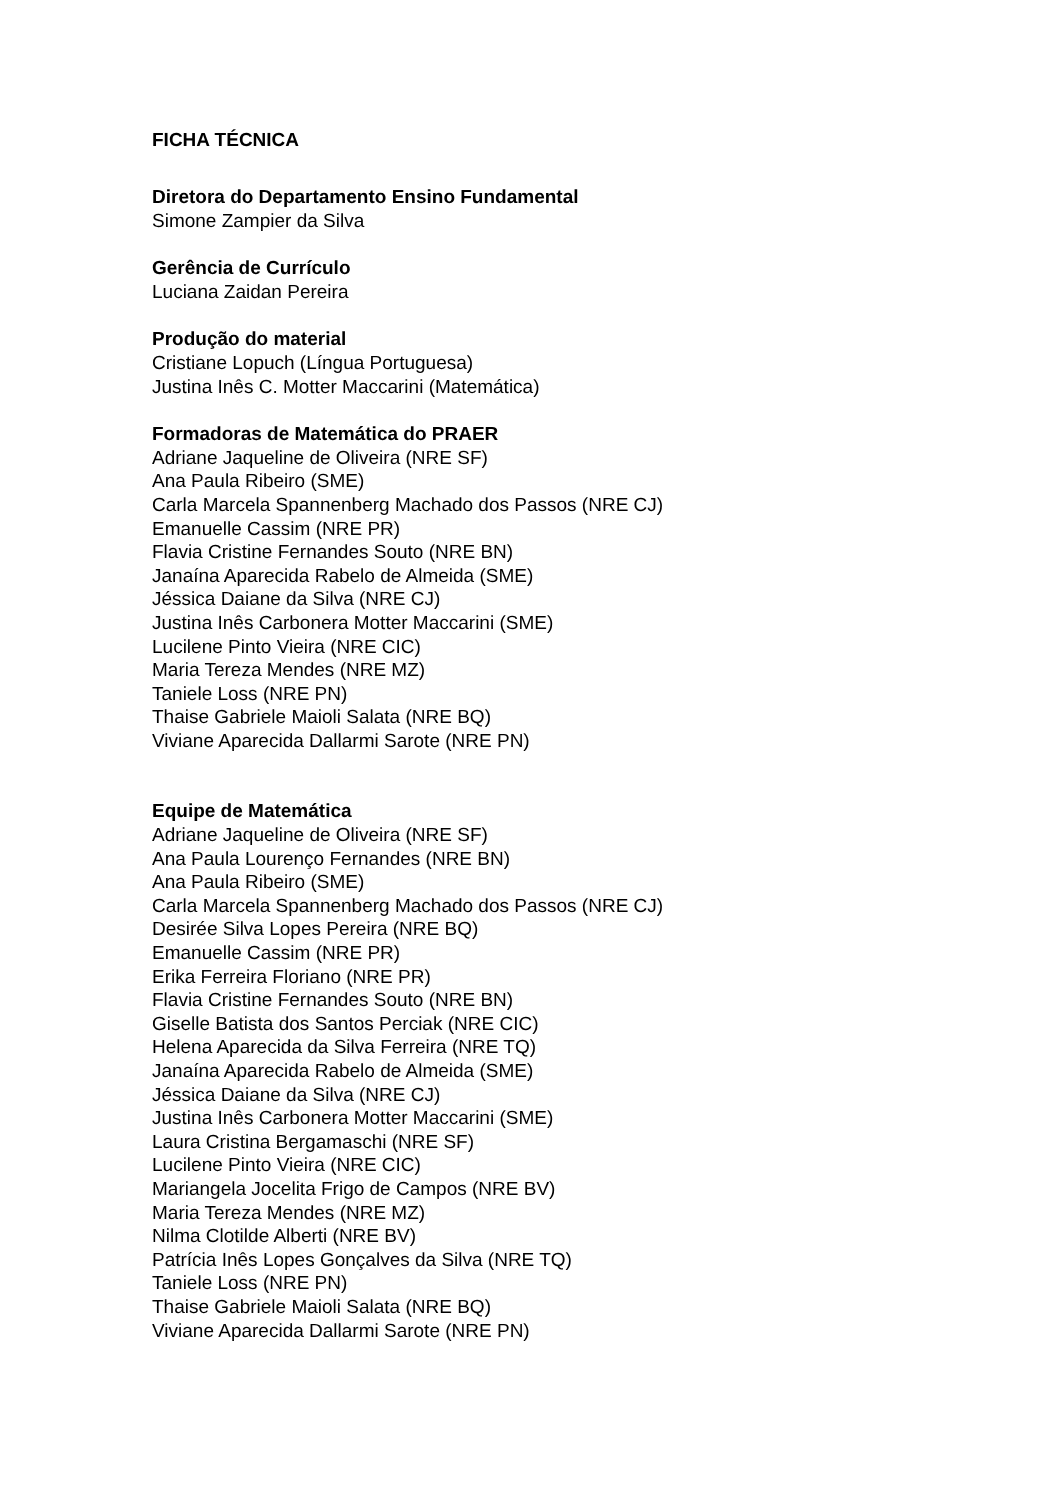FICHA TÉCNICA
Diretora do Departamento Ensino Fundamental
Simone Zampier da Silva
Gerência de Currículo
Luciana Zaidan Pereira
Produção do material
Cristiane Lopuch (Língua Portuguesa)
Justina Inês C. Motter Maccarini (Matemática)
Formadoras de Matemática do PRAER
Adriane Jaqueline de Oliveira (NRE SF)
Ana Paula Ribeiro (SME)
Carla Marcela Spannenberg Machado dos Passos (NRE CJ)
Emanuelle Cassim (NRE PR)
Flavia Cristine Fernandes Souto (NRE BN)
Janaína Aparecida Rabelo de Almeida (SME)
Jéssica Daiane da Silva (NRE CJ)
Justina Inês Carbonera Motter Maccarini (SME)
Lucilene Pinto Vieira (NRE CIC)
Maria Tereza Mendes (NRE MZ)
Taniele Loss (NRE PN)
Thaise Gabriele Maioli Salata (NRE BQ)
Viviane Aparecida Dallarmi Sarote (NRE PN)
Equipe de Matemática
Adriane Jaqueline de Oliveira (NRE SF)
Ana Paula Lourenço Fernandes (NRE BN)
Ana Paula Ribeiro (SME)
Carla Marcela Spannenberg Machado dos Passos (NRE CJ)
Desirée Silva Lopes Pereira (NRE BQ)
Emanuelle Cassim (NRE PR)
Erika Ferreira Floriano (NRE PR)
Flavia Cristine Fernandes Souto (NRE BN)
Giselle Batista dos Santos Perciak (NRE CIC)
Helena Aparecida da Silva Ferreira (NRE TQ)
Janaína Aparecida Rabelo de Almeida (SME)
Jéssica Daiane da Silva (NRE CJ)
Justina Inês Carbonera Motter Maccarini (SME)
Laura Cristina Bergamaschi (NRE SF)
Lucilene Pinto Vieira (NRE CIC)
Mariangela Jocelita Frigo de Campos (NRE BV)
Maria Tereza Mendes (NRE MZ)
Nilma Clotilde Alberti (NRE BV)
Patrícia Inês Lopes Gonçalves da Silva (NRE TQ)
Taniele Loss (NRE PN)
Thaise Gabriele Maioli Salata (NRE BQ)
Viviane Aparecida Dallarmi Sarote (NRE PN)